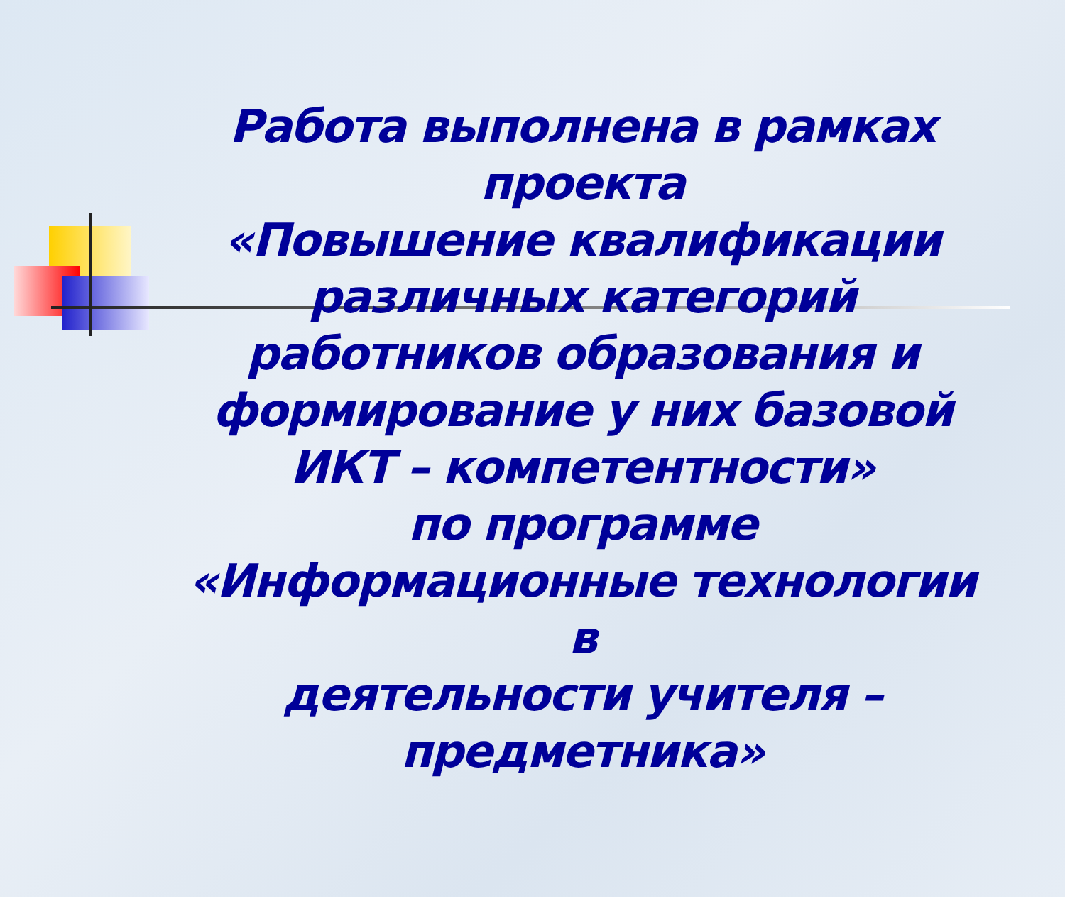Работа выполнена в рамках проекта
«Повышение квалификации
различных категорий
работников образования и
формирование у них базовой
ИКТ – компетентности»
по программе
«Информационные технологии в
деятельности учителя –
предметника»